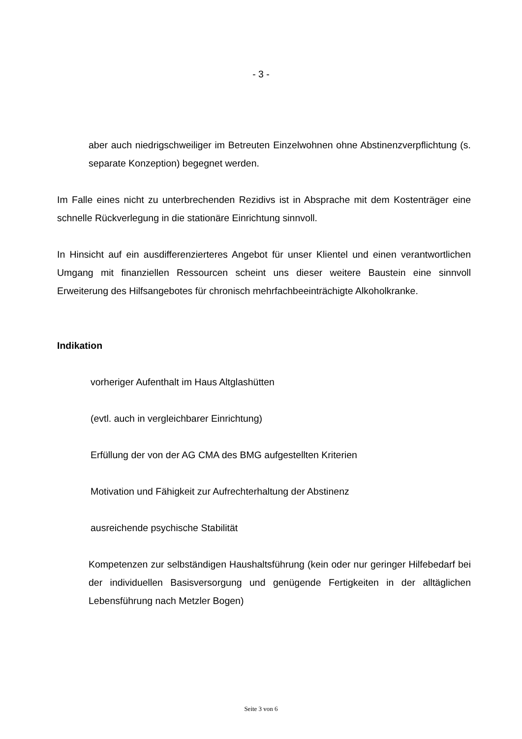- 3 -
aber auch niedrigschweiliger im Betreuten Einzelwohnen ohne Abstinenzverpflichtung (s. separate Konzeption) begegnet werden.
Im Falle eines nicht zu unterbrechenden Rezidivs ist in Absprache mit dem Kostenträger eine schnelle Rückverlegung in die stationäre Einrichtung sinnvoll.
In Hinsicht auf ein ausdifferenzierteres Angebot für unser Klientel und einen verantwortlichen Umgang mit finanziellen Ressourcen scheint uns dieser weitere Baustein eine sinnvoll Erweiterung des Hilfsangebotes für chronisch mehrfachbeeinträchigte Alkoholkranke.
Indikation
vorheriger Aufenthalt im Haus Altglashütten
(evtl. auch in vergleichbarer Einrichtung)
Erfüllung der von der AG CMA des BMG aufgestellten Kriterien
Motivation und Fähigkeit zur Aufrechterhaltung der Abstinenz
ausreichende psychische Stabilität
Kompetenzen zur selbständigen Haushaltsführung (kein oder nur geringer Hilfebedarf bei der individuellen Basisversorgung und genügende Fertigkeiten in der alltäglichen Lebensführung nach Metzler Bogen)
Seite 3 von 6